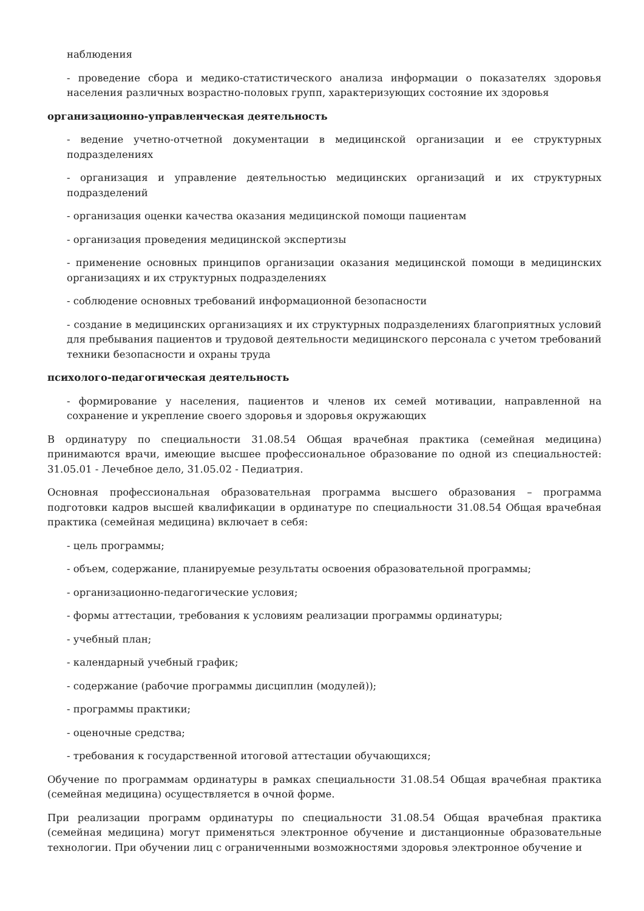наблюдения
- проведение сбора и медико-статистического анализа информации о показателях здоровья населения различных возрастно-половых групп, характеризующих состояние их здоровья
организационно-управленческая деятельность
- ведение учетно-отчетной документации в медицинской организации и ее структурных подразделениях
- организация и управление деятельностью медицинских организаций и их структурных подразделений
- организация оценки качества оказания медицинской помощи пациентам
- организация проведения медицинской экспертизы
- применение основных принципов организации оказания медицинской помощи в медицинских организациях и их структурных подразделениях
- соблюдение основных требований информационной безопасности
- создание в медицинских организациях и их структурных подразделениях благоприятных условий для пребывания пациентов и трудовой деятельности медицинского персонала с учетом требований техники безопасности и охраны труда
психолого-педагогическая деятельность
- формирование у населения, пациентов и членов их семей мотивации, направленной на сохранение и укрепление своего здоровья и здоровья окружающих
В ординатуру по специальности 31.08.54 Общая врачебная практика (семейная медицина) принимаются врачи, имеющие высшее профессиональное образование по одной из специальностей: 31.05.01 - Лечебное дело, 31.05.02 - Педиатрия.
Основная профессиональная образовательная программа высшего образования – программа подготовки кадров высшей квалификации в ординатуре по специальности 31.08.54 Общая врачебная практика (семейная медицина) включает в себя:
- цель программы;
- объем, содержание, планируемые результаты освоения образовательной программы;
- организационно-педагогические условия;
- формы аттестации, требования к условиям реализации программы ординатуры;
- учебный план;
- календарный учебный график;
- содержание (рабочие программы дисциплин (модулей));
- программы практики;
- оценочные средства;
- требования к государственной итоговой аттестации обучающихся;
Обучение по программам ординатуры в рамках специальности 31.08.54 Общая врачебная практика (семейная медицина) осуществляется в очной форме.
При реализации программ ординатуры по специальности 31.08.54 Общая врачебная практика (семейная медицина) могут применяться электронное обучение и дистанционные образовательные технологии. При обучении лиц с ограниченными возможностями здоровья электронное обучение и